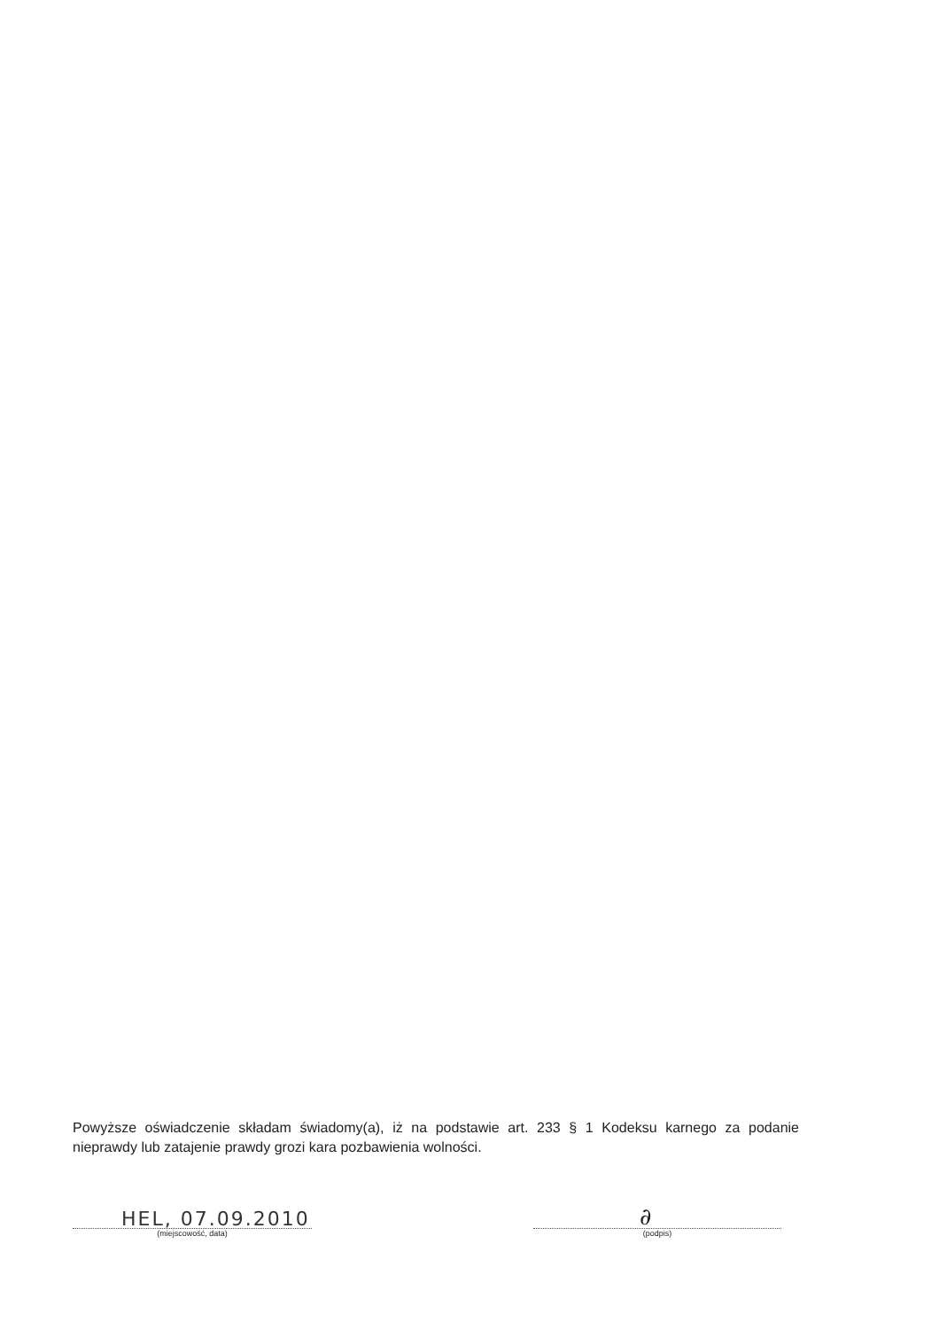Powyższe oświadczenie składam świadomy(a), iż na podstawie art. 233 § 1 Kodeksu karnego za podanie nieprawdy lub zatajenie prawdy grozi kara pozbawienia wolności.
HEL, 07.09.2010
(miejscowość, data)
∂
(podpis)